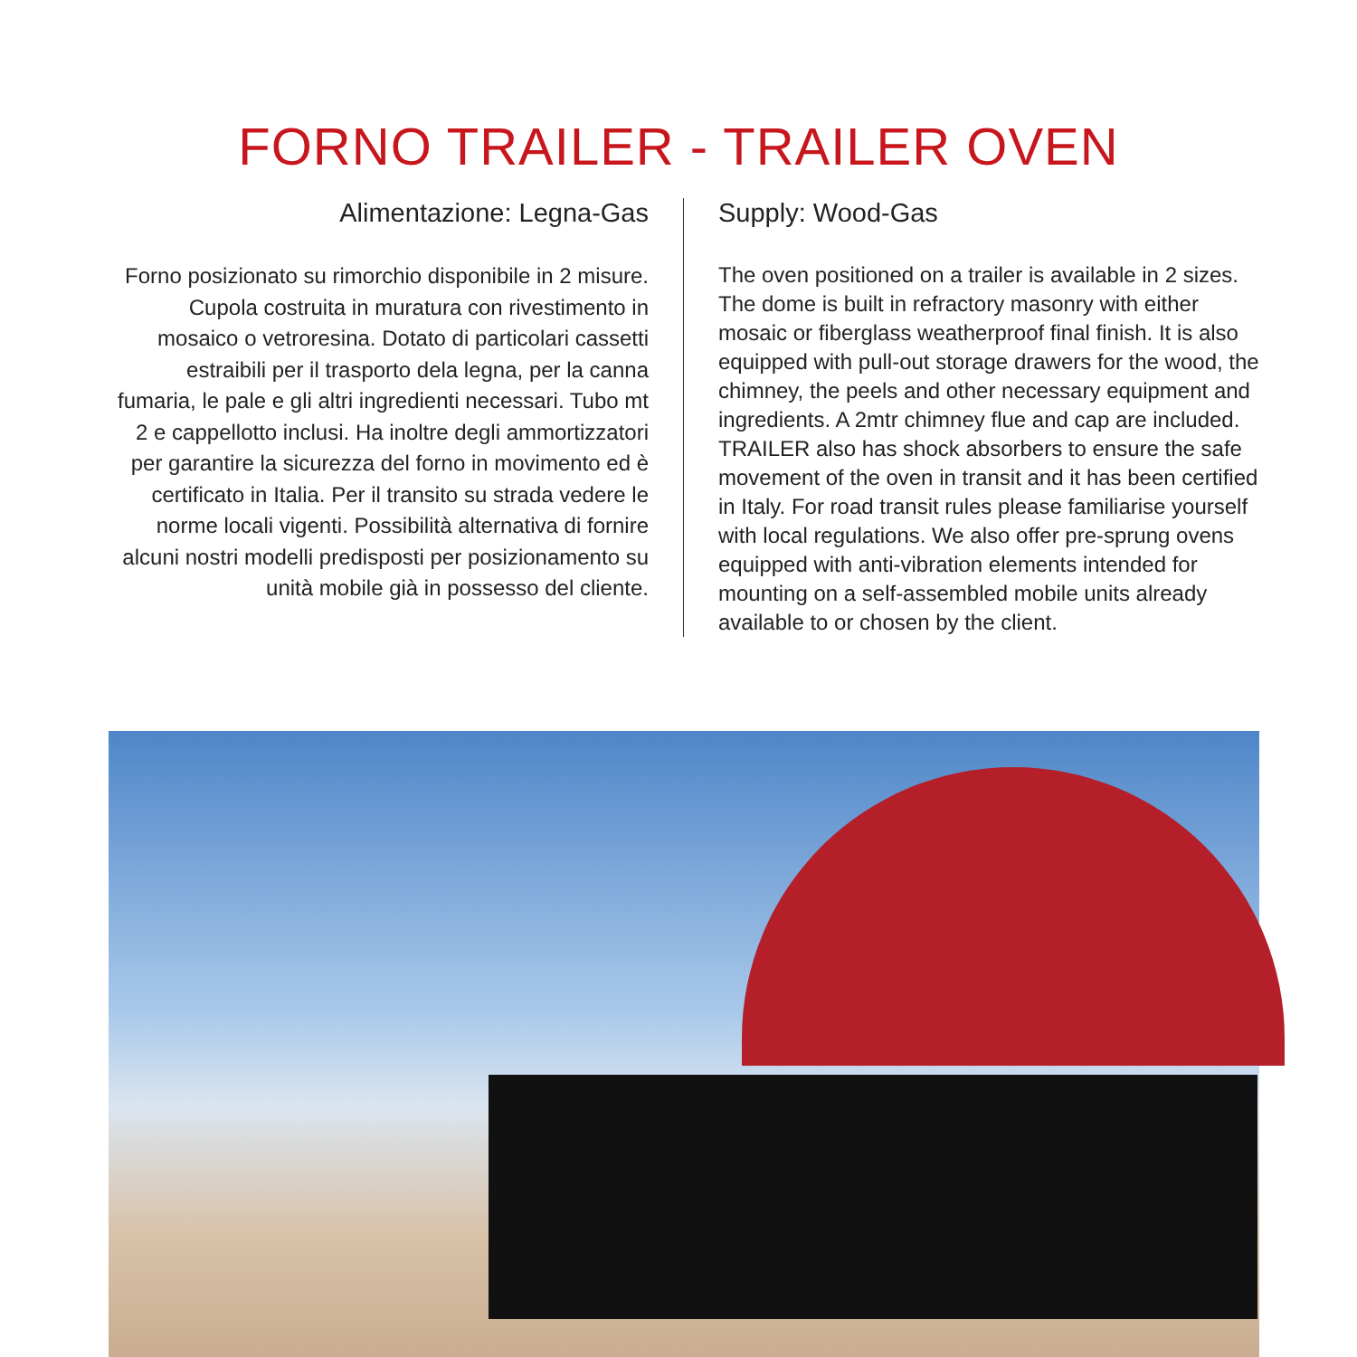FORNO TRAILER - TRAILER OVEN
Alimentazione: Legna-Gas
Forno posizionato su rimorchio disponibile in 2 misure. Cupola costruita in muratura con rivestimento in mosaico o vetroresina. Dotato di particolari cassetti estraibili per il trasporto dela legna, per la canna fumaria, le pale e gli altri ingredienti necessari. Tubo mt 2 e cappellotto inclusi. Ha inoltre degli ammortizzatori per garantire la sicurezza del forno in movimento ed è certificato in Italia. Per il transito su strada vedere le norme locali vigenti. Possibilità alternativa di fornire alcuni nostri modelli predisposti per posizionamento su unità mobile già in possesso del cliente.
Supply: Wood-Gas
The oven positioned on a trailer is available in 2 sizes. The dome is built in refractory masonry with either mosaic or fiberglass weatherproof final finish. It is also equipped with pull-out storage drawers for the wood, the chimney, the peels and other necessary equipment and ingredients. A 2mtr chimney flue and cap are included. TRAILER also has shock absorbers to ensure the safe movement of the oven in transit and it has been certified in Italy. For road transit rules please familiarise yourself with local regulations. We also offer pre-sprung ovens equipped with anti-vibration elements intended for mounting on a self-assembled mobile units already available to or chosen by the client.